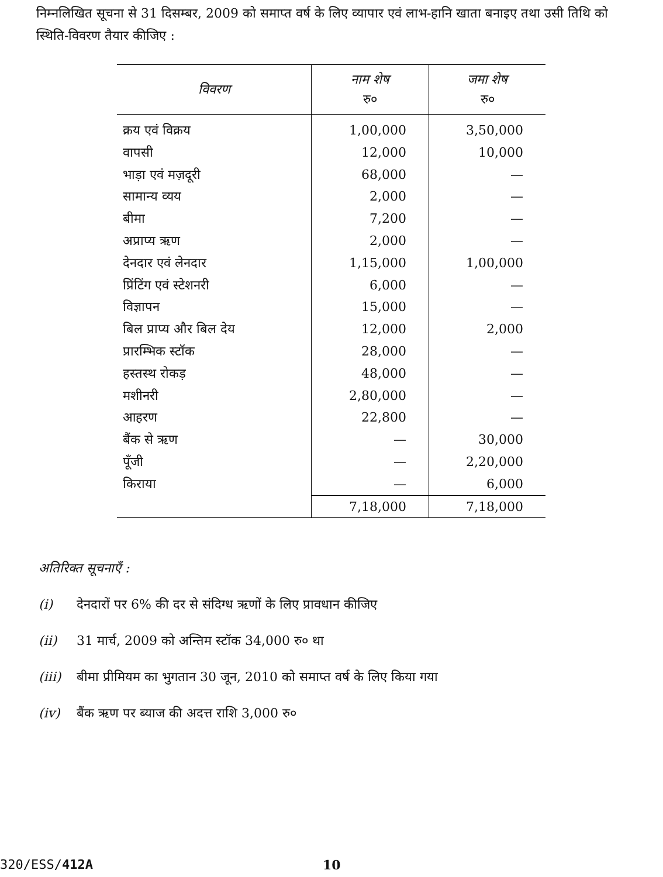निम्नलिखित सूचना से 31 दिसम्बर, 2009 को समाप्त वर्ष के लिए व्यापार एवं लाभ-हानि खाता बनाइए तथा उसी तिथि को स्थिति-विवरण तैयार कीजिए :
| विवरण | नाम शेष रु० | जमा शेष रु० |
| --- | --- | --- |
| क्रय एवं विक्रय | 1,00,000 | 3,50,000 |
| वापसी | 12,000 | 10,000 |
| भाड़ा एवं मज़दूरी | 68,000 | — |
| सामान्य व्यय | 2,000 | — |
| बीमा | 7,200 | — |
| अप्राप्य ऋण | 2,000 | — |
| देनदार एवं लेनदार | 1,15,000 | 1,00,000 |
| प्रिंटिंग एवं स्टेशनरी | 6,000 | — |
| विज्ञापन | 15,000 | — |
| बिल प्राप्य और बिल देय | 12,000 | 2,000 |
| प्रारम्भिक स्टॉक | 28,000 | — |
| हस्तस्थ रोकड़ | 48,000 | — |
| मशीनरी | 2,80,000 | — |
| आहरण | 22,800 | — |
| बैंक से ऋण | — | 30,000 |
| पूँजी | — | 2,20,000 |
| किराया | — | 6,000 |
| | 7,18,000 | 7,18,000 |
अतिरिक्त सूचनाएँ :
(i) देनदारों पर 6% की दर से संदिग्ध ऋणों के लिए प्रावधान कीजिए
(ii) 31 मार्च, 2009 को अन्तिम स्टॉक 34,000 रु० था
(iii) बीमा प्रीमियम का भुगतान 30 जून, 2010 को समाप्त वर्ष के लिए किया गया
(iv) बैंक ऋण पर ब्याज की अदत्त राशि 3,000 रु०
320/ESS/412A 10